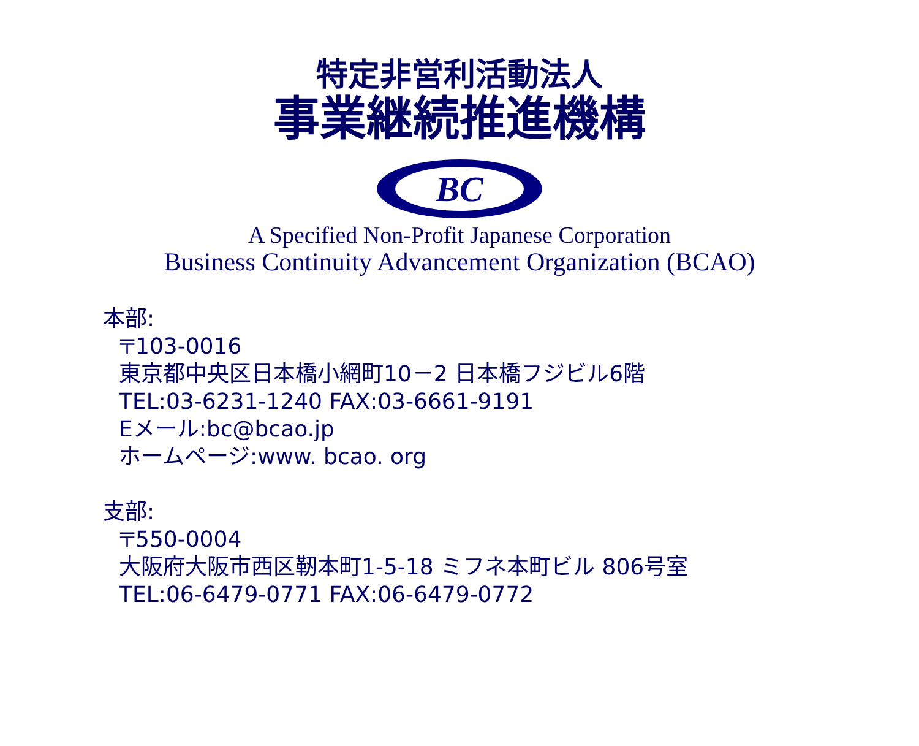特定非営利活動法人
事業継続推進機構
BC
A Specified Non-Profit Japanese Corporation
Business Continuity Advancement Organization (BCAO)
本部:
〒103-0016
東京都中央区日本橋小網町10－2 日本橋フジビル6階
TEL:03-6231-1240 FAX:03-6661-9191
Eメール:bc@bcao.jp
ホームページ:www. bcao. org
支部:
〒550-0004
大阪府大阪市西区靭本町1-5-18 ミフネ本町ビル 806号室
TEL:06-6479-0771 FAX:06-6479-0772